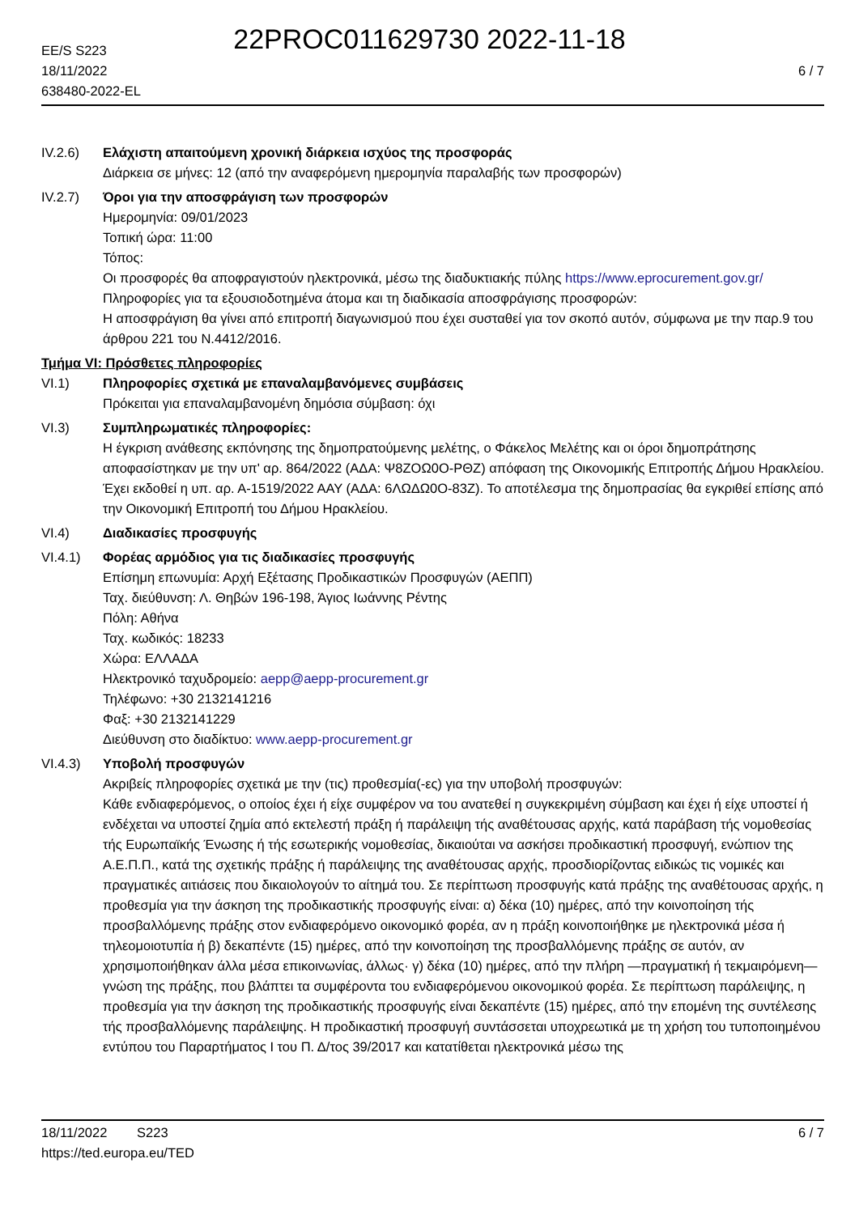22PROC011629730 2022-11-18
EE/S S223
18/11/2022
638480-2022-EL
6 / 7
IV.2.6) Ελάχιστη απαιτούμενη χρονική διάρκεια ισχύος της προσφοράς
Διάρκεια σε μήνες: 12 (από την αναφερόμενη ημερομηνία παραλαβής των προσφορών)
IV.2.7) Όροι για την αποσφράγιση των προσφορών
Ημερομηνία: 09/01/2023
Τοπική ώρα: 11:00
Τόπος:
Οι προσφορές θα αποφραγιστούν ηλεκτρονικά, μέσω της διαδυκτιακής πύλης https://www.eprocurement.gov.gr/
Πληροφορίες για τα εξουσιοδοτημένα άτομα και τη διαδικασία αποσφράγισης προσφορών:
Η αποσφράγιση θα γίνει από επιτροπή διαγωνισμού που έχει συσταθεί για τον σκοπό αυτόν, σύμφωνα με την παρ.9 του άρθρου 221 του Ν.4412/2016.
Τμήμα VI: Πρόσθετες πληροφορίες
VI.1) Πληροφορίες σχετικά με επαναλαμβανόμενες συμβάσεις
Πρόκειται για επαναλαμβανομένη δημόσια σύμβαση: όχι
VI.3) Συμπληρωματικές πληροφορίες:
Η έγκριση ανάθεσης εκπόνησης της δημοπρατούμενης μελέτης, ο Φάκελος Μελέτης και οι όροι δημοπράτησης αποφασίστηκαν με την υπ' αρ. 864/2022 (ΑΔΑ: Ψ8ΖΟΩ0Ο-ΡΘΖ) απόφαση της Οικονομικής Επιτροπής Δήμου Ηρακλείου. Έχει εκδοθεί η υπ. αρ. Α-1519/2022 ΑΑΥ (ΑΔΑ: 6ΛΩΔΩ0Ο-83Ζ). Το αποτέλεσμα της δημοπρασίας θα εγκριθεί επίσης από την Οικονομική Επιτροπή του Δήμου Ηρακλείου.
VI.4) Διαδικασίες προσφυγής
VI.4.1) Φορέας αρμόδιος για τις διαδικασίες προσφυγής
Επίσημη επωνυμία: Αρχή Εξέτασης Προδικαστικών Προσφυγών (ΑΕΠΠ)
Ταχ. διεύθυνση: Λ. Θηβών 196-198, Άγιος Ιωάννης Ρέντης
Πόλη: Αθήνα
Ταχ. κωδικός: 18233
Χώρα: ΕΛΛΑΔΑ
Ηλεκτρονικό ταχυδρομείο: aepp@aepp-procurement.gr
Τηλέφωνο: +30 2132141216
Φαξ: +30 2132141229
Διεύθυνση στο διαδίκτυο: www.aepp-procurement.gr
VI.4.3) Υποβολή προσφυγών
Ακριβείς πληροφορίες σχετικά με την (τις) προθεσμία(-ες) για την υποβολή προσφυγών:
Κάθε ενδιαφερόμενος, ο οποίος έχει ή είχε συμφέρον να του ανατεθεί η συγκεκριμένη σύμβαση και έχει ή είχε υποστεί ή ενδέχεται να υποστεί ζημία από εκτελεστή πράξη ή παράλειψη τής αναθέτουσας αρχής, κατά παράβαση τής νομοθεσίας τής Ευρωπαϊκής Ένωσης ή τής εσωτερικής νομοθεσίας, δικαιούται να ασκήσει προδικαστική προσφυγή, ενώπιον της Α.Ε.Π.Π., κατά της σχετικής πράξης ή παράλειψης της αναθέτουσας αρχής, προσδιορίζοντας ειδικώς τις νομικές και πραγματικές αιτιάσεις που δικαιολογούν το αίτημά του. Σε περίπτωση προσφυγής κατά πράξης της αναθέτουσας αρχής, η προθεσμία για την άσκηση της προδικαστικής προσφυγής είναι: α) δέκα (10) ημέρες, από την κοινοποίηση τής προσβαλλόμενης πράξης στον ενδιαφερόμενο οικονομικό φορέα, αν η πράξη κοινοποιήθηκε με ηλεκτρονικά μέσα ή τηλεομοιοτυπία ή β) δεκαπέντε (15) ημέρες, από την κοινοποίηση της προσβαλλόμενης πράξης σε αυτόν, αν χρησιμοποιήθηκαν άλλα μέσα επικοινωνίας, άλλως· γ) δέκα (10) ημέρες, από την πλήρη —πραγματική ή τεκμαιρόμενη— γνώση της πράξης, που βλάπτει τα συμφέροντα του ενδιαφερόμενου οικονομικού φορέα. Σε περίπτωση παράλειψης, η προθεσμία για την άσκηση της προδικαστικής προσφυγής είναι δεκαπέντε (15) ημέρες, από την επομένη της συντέλεσης τής προσβαλλόμενης παράλειψης. Η προδικαστική προσφυγή συντάσσεται υποχρεωτικά με τη χρήση του τυποποιημένου εντύπου του Παραρτήματος Ι του Π. Δ/τος 39/2017 και κατατίθεται ηλεκτρονικά μέσω της
18/11/2022 S223
https://ted.europa.eu/TED
6 / 7